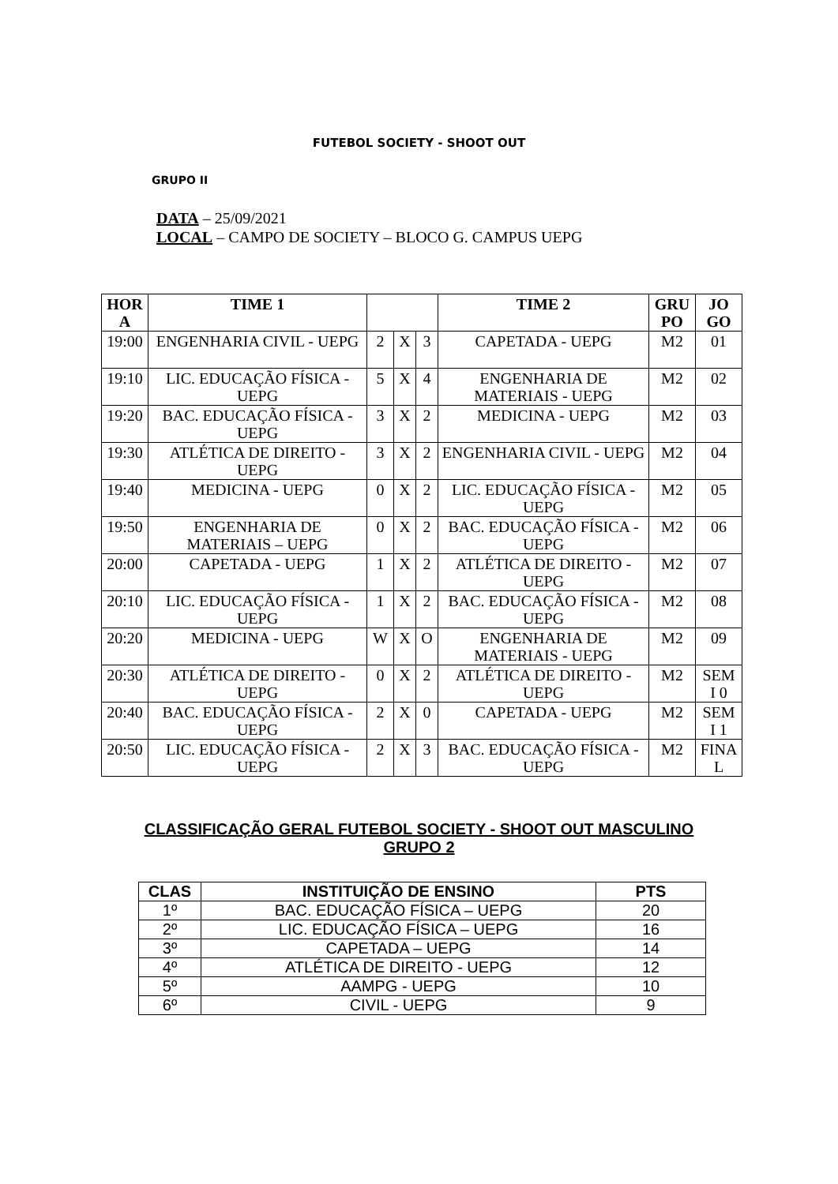FUTEBOL SOCIETY - SHOOT OUT
GRUPO II
DATA – 25/09/2021
LOCAL – CAMPO DE SOCIETY – BLOCO G. CAMPUS UEPG
| HOR A | TIME 1 | | | | TIME 2 | GRU PO | JO GO |
| --- | --- | --- | --- | --- | --- | --- | --- |
| 19:00 | ENGENHARIA CIVIL - UEPG | 2 | X | 3 | CAPETADA - UEPG | M2 | 01 |
| 19:10 | LIC. EDUCAÇÃO FÍSICA - UEPG | 5 | X | 4 | ENGENHARIA DE MATERIAIS - UEPG | M2 | 02 |
| 19:20 | BAC. EDUCAÇÃO FÍSICA - UEPG | 3 | X | 2 | MEDICINA - UEPG | M2 | 03 |
| 19:30 | ATLÉTICA DE DIREITO - UEPG | 3 | X | 2 | ENGENHARIA CIVIL - UEPG | M2 | 04 |
| 19:40 | MEDICINA - UEPG | 0 | X | 2 | LIC. EDUCAÇÃO FÍSICA - UEPG | M2 | 05 |
| 19:50 | ENGENHARIA DE MATERIAIS – UEPG | 0 | X | 2 | BAC. EDUCAÇÃO FÍSICA - UEPG | M2 | 06 |
| 20:00 | CAPETADA - UEPG | 1 | X | 2 | ATLÉTICA DE DIREITO - UEPG | M2 | 07 |
| 20:10 | LIC. EDUCAÇÃO FÍSICA - UEPG | 1 | X | 2 | BAC. EDUCAÇÃO FÍSICA - UEPG | M2 | 08 |
| 20:20 | MEDICINA - UEPG | W | X | O | ENGENHARIA DE MATERIAIS - UEPG | M2 | 09 |
| 20:30 | ATLÉTICA DE DIREITO - UEPG | 0 | X | 2 | ATLÉTICA DE DIREITO - UEPG | M2 | SEM I 0 |
| 20:40 | BAC. EDUCAÇÃO FÍSICA - UEPG | 2 | X | 0 | CAPETADA - UEPG | M2 | SEM I 1 |
| 20:50 | LIC. EDUCAÇÃO FÍSICA - UEPG | 2 | X | 3 | BAC. EDUCAÇÃO FÍSICA - UEPG | M2 | FINA L |
CLASSIFICAÇÃO GERAL FUTEBOL SOCIETY - SHOOT OUT MASCULINO
GRUPO 2
| CLAS | INSTITUIÇÃO DE ENSINO | PTS |
| --- | --- | --- |
| 1º | BAC. EDUCAÇÃO FÍSICA – UEPG | 20 |
| 2º | LIC. EDUCAÇÃO FÍSICA – UEPG | 16 |
| 3º | CAPETADA – UEPG | 14 |
| 4º | ATLÉTICA DE DIREITO - UEPG | 12 |
| 5º | AAMPG - UEPG | 10 |
| 6º | CIVIL - UEPG | 9 |